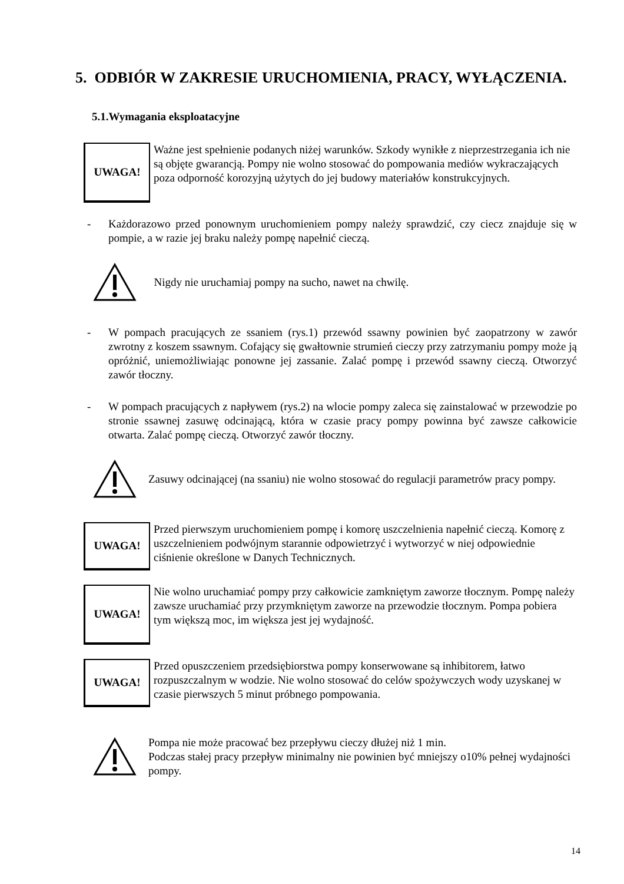5. ODBIÓR W ZAKRESIE URUCHOMIENIA, PRACY, WYŁĄCZENIA.
5.1.Wymagania eksploatacyjne
UWAGA!
Ważne jest spełnienie podanych niżej warunków. Szkody wynikłe z nieprzestrzegania ich nie są objęte gwarancją. Pompy nie wolno stosować do pompowania mediów wykraczających poza odporność korozyjną użytych do jej budowy materiałów konstrukcyjnych.
- Każdorazowo przed ponownym uruchomieniem pompy należy sprawdzić, czy ciecz znajduje się w pompie, a w razie jej braku należy pompę napełnić cieczą.
Nigdy nie uruchamiaj pompy na sucho, nawet na chwilę.
- W pompach pracujących ze ssaniem (rys.1) przewód ssawny powinien być zaopatrzony w zawór zwrotny z koszem ssawnym. Cofający się gwałtownie strumień cieczy przy zatrzymaniu pompy może ją opróżnić, uniemożliwiając ponowne jej zassanie. Zalać pompę i przewód ssawny cieczą. Otworzyć zawór tłoczny.
- W pompach pracujących z napływem (rys.2) na wlocie pompy zaleca się zainstalować w przewodzie po stronie ssawnej zasuwę odcinającą, która w czasie pracy pompy powinna być zawsze całkowicie otwarta. Zalać pompę cieczą. Otworzyć zawór tłoczny.
Zasuwy odcinającej (na ssaniu) nie wolno stosować do regulacji parametrów pracy pompy.
UWAGA!
Przed pierwszym uruchomieniem pompę i komorę uszczelnienia napełnić cieczą. Komorę z uszczelnieniem podwójnym starannie odpowietrzyć i wytworzyć w niej odpowiednie ciśnienie określone w Danych Technicznych.
UWAGA!
Nie wolno uruchamiać pompy przy całkowicie zamkniętym zaworze tłocznym. Pompę należy zawsze uruchamiać przy przymkniętym zaworze na przewodzie tłocznym. Pompa pobiera tym większą moc, im większa jest jej wydajność.
UWAGA!
Przed opuszczeniem przedsiębiorstwa pompy konserwowane są inhibitorem, łatwo rozpuszczalnym w wodzie. Nie wolno stosować do celów spożywczych wody uzyskanej w czasie pierwszych 5 minut próbnego pompowania.
Pompa nie może pracować bez przepływu cieczy dłużej niż 1 min.
Podczas stałej pracy przepływ minimalny nie powinien być mniejszy o10% pełnej wydajności pompy.
14